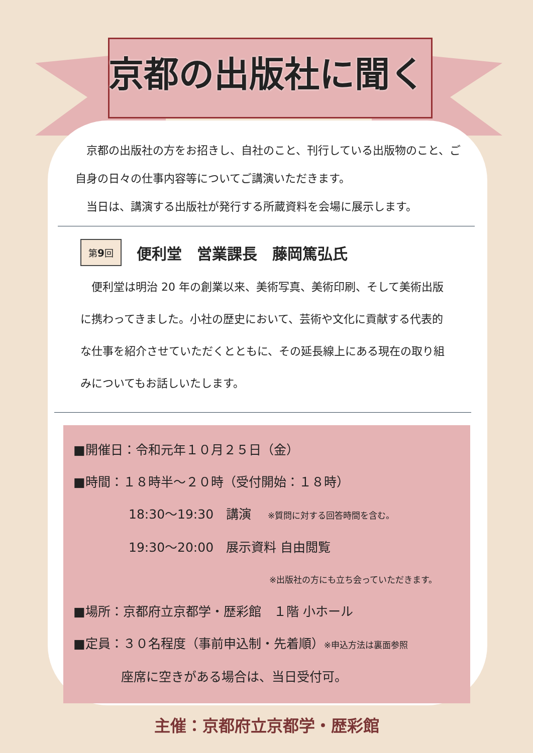京都の出版社に聞く
　京都の出版社の方をお招きし、自社のこと、刊行している出版物のこと、ご自身の日々の仕事内容等についてご講演いただきます。
　当日は、講演する出版社が発行する所蔵資料を会場に展示します。
第9回 便利堂　営業課長　藤岡篤弘氏
　便利堂は明治 20 年の創業以来、美術写真、美術印刷、そして美術出版に携わってきました。小社の歴史において、芸術や文化に貢献する代表的な仕事を紹介させていただくとともに、その延長線上にある現在の取り組みについてもお話しいたします。
■開催日：令和元年１０月２５日（金）
■時間：１８時半～２０時（受付開始：１８時）
18:30～19:30　講演　 ※質問に対する回答時間を含む。
19:30～20:00　展示資料 自由閲覧
※出版社の方にも立ち会っていただきます。
■場所：京都府立京都学・歴彩館　１階 小ホール
■定員：３０名程度（事前申込制・先着順）※申込方法は裏面参照
座席に空きがある場合は、当日受付可。
主催：京都府立京都学・歴彩館